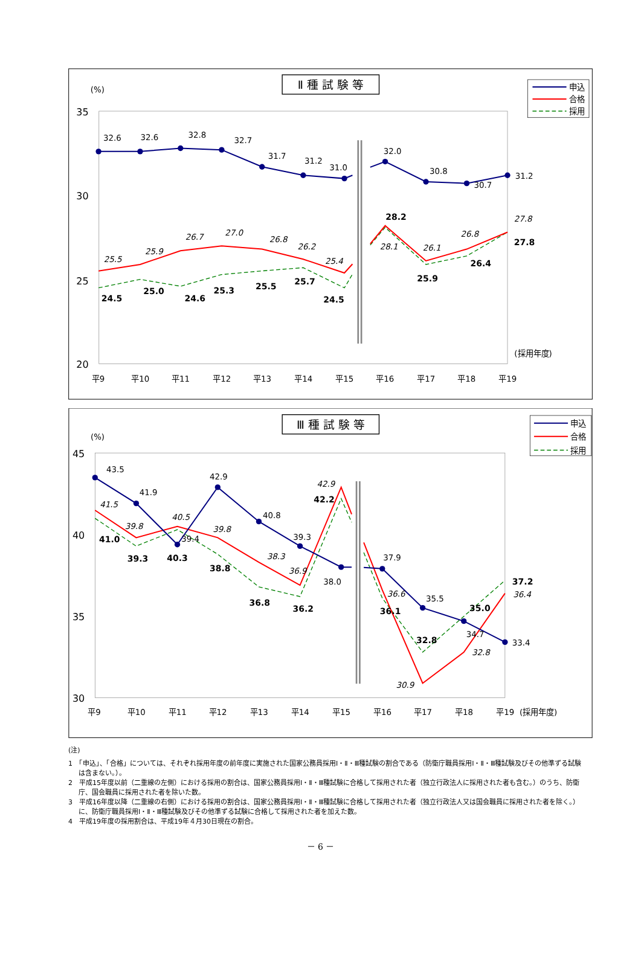Ⅱ 種 試 験 等
(%)
35
30
25
20
平9
平10
平11
平12
平13
平14
平15
平16
平17
平18
平19
(採用年度)
32.6
32.6
32.8
32.7
31.7
31.2
31.0
32.0
30.8
30.7
31.2
25.5
25.9
26.7
27.0
26.8
26.2
25.4
28.1
26.1
26.8
27.8
24.5
25.0
24.6
25.3
25.5
25.7
24.5
28.2
25.9
26.4
27.8
申込
合格
採用
Ⅲ 種 試 験 等
(%)
45
40
35
30
平9
平10
平11
平12
平13
平14
平15
平16
平17
平18
平19
(採用年度)
43.5
41.9
39.4
42.9
40.8
39.3
38.0
37.9
35.5
34.7
33.4
41.5
39.8
40.5
39.8
38.3
36.9
42.9
36.6
30.9
32.8
36.4
41.0
39.3
40.3
38.8
36.8
36.2
42.2
36.1
32.8
35.0
37.2
申込
合格
採用
(注)
1　「申込」、「合格」については、それぞれ採用年度の前年度に実施された国家公務員採用Ⅰ・Ⅱ・Ⅲ種試験の割合である（防衛庁職員採用Ⅰ・Ⅱ・Ⅲ種試験及びその他準ずる試験は含まない。）。
2　平成15年度以前（二重線の左側）における採用の割合は、国家公務員採用Ⅰ・Ⅱ・Ⅲ種試験に合格して採用された者（独立行政法人に採用された者も含む。）のうち、防衛庁、国会職員に採用された者を除いた数。
3　平成16年度以降（二重線の右側）における採用の割合は、国家公務員採用Ⅰ・Ⅱ・Ⅲ種試験に合格して採用された者（独立行政法人又は国会職員に採用された者を除く。）に、防衛庁職員採用Ⅰ・Ⅱ・Ⅲ種試験及びその他準ずる試験に合格して採用された者を加えた数。
4　平成19年度の採用割合は、平成19年４月30日現在の割合。
－ 6 －